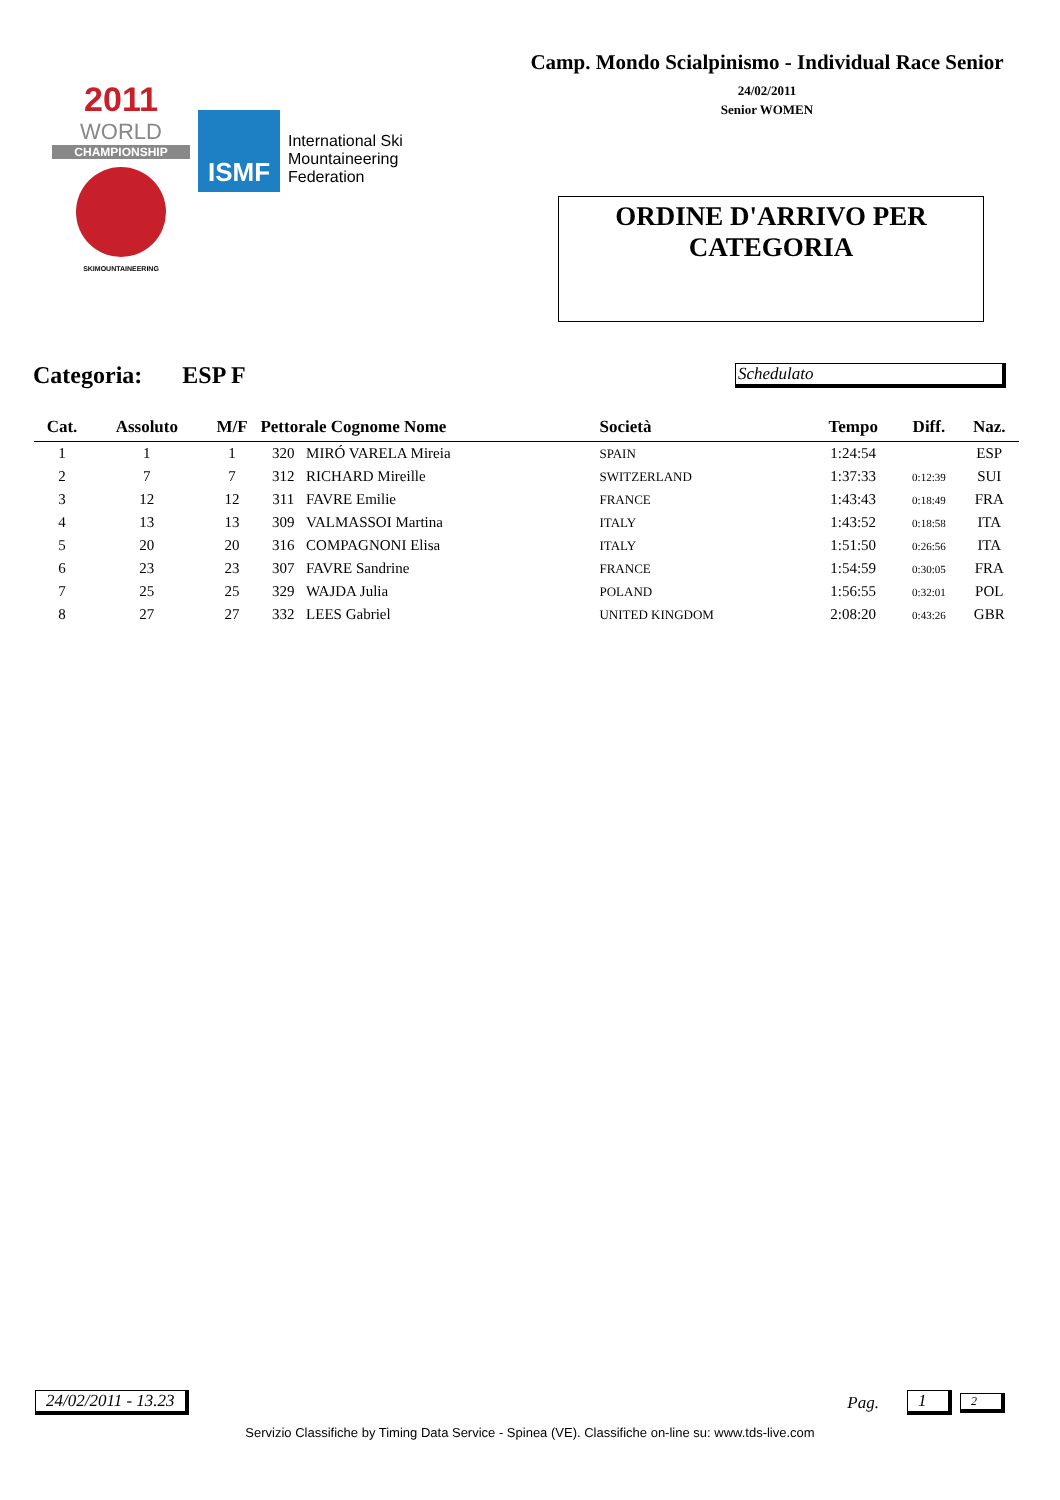2011
WORLD
CHAMPIONSHIP
SKIMOUNTAINEERING
ISMF
International Ski
Mountaineering
Federation
Camp. Mondo Scialpinismo - Individual Race Senior
24/02/2011
Senior WOMEN
ORDINE D'ARRIVO PER
CATEGORIA
Categoria: ESP F
Schedulato
| Cat. | Assoluto | M/F | Pettorale Cognome Nome | | Società | Tempo | Diff. | Naz. |
| --- | --- | --- | --- | --- | --- | --- | --- | --- |
| 1 | 1 | 1 | 320 | MIRÓ VARELA Mireia | SPAIN | 1:24:54 | | ESP |
| 2 | 7 | 7 | 312 | RICHARD Mireille | SWITZERLAND | 1:37:33 | 0:12:39 | SUI |
| 3 | 12 | 12 | 311 | FAVRE Emilie | FRANCE | 1:43:43 | 0:18:49 | FRA |
| 4 | 13 | 13 | 309 | VALMASSOI Martina | ITALY | 1:43:52 | 0:18:58 | ITA |
| 5 | 20 | 20 | 316 | COMPAGNONI Elisa | ITALY | 1:51:50 | 0:26:56 | ITA |
| 6 | 23 | 23 | 307 | FAVRE Sandrine | FRANCE | 1:54:59 | 0:30:05 | FRA |
| 7 | 25 | 25 | 329 | WAJDA Julia | POLAND | 1:56:55 | 0:32:01 | POL |
| 8 | 27 | 27 | 332 | LEES Gabriel | UNITED KINGDOM | 2:08:20 | 0:43:26 | GBR |
24/02/2011 - 13.23 Pag. 1 2
Servizio Classifiche by Timing Data Service - Spinea (VE). Classifiche on-line su: www.tds-live.com